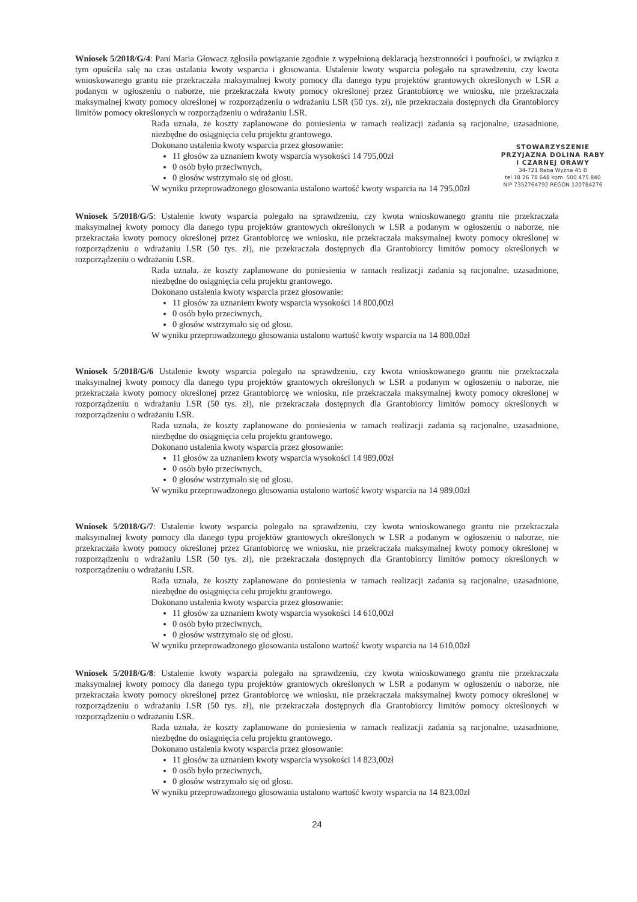Wniosek 5/2018/G/4: Pani Maria Głowacz zgłosiła powiązanie zgodnie z wypełnioną deklaracją bezstronności i poufności, w związku z tym opuściła salę na czas ustalania kwoty wsparcia i głosowania. Ustalenie kwoty wsparcia polegało na sprawdzeniu, czy kwota wnioskowanego grantu nie przekraczała maksymalnej kwoty pomocy dla danego typu projektów grantowych określonych w LSR a podanym w ogłoszeniu o naborze, nie przekraczała kwoty pomocy określonej przez Grantobiorcę we wniosku, nie przekraczała maksymalnej kwoty pomocy określonej w rozporządzeniu o wdrażaniu LSR (50 tys. zł), nie przekraczała dostępnych dla Grantobiorcy limitów pomocy określonych w rozporządzeniu o wdrażaniu LSR.
Rada uznała, że koszty zaplanowane do poniesienia w ramach realizacji zadania są racjonalne, uzasadnione, niezbędne do osiągnięcia celu projektu grantowego.
STOWARZYSZENIE
PRZYJAZNA DOLINA RABY
I CZARNEJ ORAWY
34-721 Raba Wyżna 45 B
tel.18 26 78 648 kom. 500 475 840
NIP 7352764792 REGON 120784276
Dokonano ustalenia kwoty wsparcia przez głosowanie:
11 głosów za uznaniem kwoty wsparcia wysokości 14 795,00zł
0 osób było przeciwnych,
0 głosów wstrzymało się od głosu.
W wyniku przeprowadzonego głosowania ustalono wartość kwoty wsparcia na 14 795,00zł
Wniosek 5/2018/G/5: Ustalenie kwoty wsparcia polegało na sprawdzeniu, czy kwota wnioskowanego grantu nie przekraczała maksymalnej kwoty pomocy dla danego typu projektów grantowych określonych w LSR a podanym w ogłoszeniu o naborze, nie przekraczała kwoty pomocy określonej przez Grantobiorcę we wniosku, nie przekraczała maksymalnej kwoty pomocy określonej w rozporządzeniu o wdrażaniu LSR (50 tys. zł), nie przekraczała dostępnych dla Grantobiorcy limitów pomocy określonych w rozporządzeniu o wdrażaniu LSR.
Rada uznała, że koszty zaplanowane do poniesienia w ramach realizacji zadania są racjonalne, uzasadnione, niezbędne do osiągnięcia celu projektu grantowego.
Dokonano ustalenia kwoty wsparcia przez głosowanie:
11 głosów za uznaniem kwoty wsparcia wysokości 14 800,00zł
0 osób było przeciwnych,
0 głosów wstrzymało się od głosu.
W wyniku przeprowadzonego głosowania ustalono wartość kwoty wsparcia na 14 800,00zł
Wniosek 5/2018/G/6 Ustalenie kwoty wsparcia polegało na sprawdzeniu, czy kwota wnioskowanego grantu nie przekraczała maksymalnej kwoty pomocy dla danego typu projektów grantowych określonych w LSR a podanym w ogłoszeniu o naborze, nie przekraczała kwoty pomocy określonej przez Grantobiorcę we wniosku, nie przekraczała maksymalnej kwoty pomocy określonej w rozporządzeniu o wdrażaniu LSR (50 tys. zł), nie przekraczała dostępnych dla Grantobiorcy limitów pomocy określonych w rozporządzeniu o wdrażaniu LSR.
Rada uznała, że koszty zaplanowane do poniesienia w ramach realizacji zadania są racjonalne, uzasadnione, niezbędne do osiągnięcia celu projektu grantowego.
Dokonano ustalenia kwoty wsparcia przez głosowanie:
11 głosów za uznaniem kwoty wsparcia wysokości 14 989,00zł
0 osób było przeciwnych,
0 głosów wstrzymało się od głosu.
W wyniku przeprowadzonego głosowania ustalono wartość kwoty wsparcia na 14 989,00zł
Wniosek 5/2018/G/7: Ustalenie kwoty wsparcia polegało na sprawdzeniu, czy kwota wnioskowanego grantu nie przekraczała maksymalnej kwoty pomocy dla danego typu projektów grantowych określonych w LSR a podanym w ogłoszeniu o naborze, nie przekraczała kwoty pomocy określonej przez Grantobiorcę we wniosku, nie przekraczała maksymalnej kwoty pomocy określonej w rozporządzeniu o wdrażaniu LSR (50 tys. zł), nie przekraczała dostępnych dla Grantobiorcy limitów pomocy określonych w rozporządzeniu o wdrażaniu LSR.
Rada uznała, że koszty zaplanowane do poniesienia w ramach realizacji zadania są racjonalne, uzasadnione, niezbędne do osiągnięcia celu projektu grantowego.
Dokonano ustalenia kwoty wsparcia przez głosowanie:
11 głosów za uznaniem kwoty wsparcia wysokości 14 610,00zł
0 osób było przeciwnych,
0 głosów wstrzymało się od głosu.
W wyniku przeprowadzonego głosowania ustalono wartość kwoty wsparcia na 14 610,00zł
Wniosek 5/2018/G/8: Ustalenie kwoty wsparcia polegało na sprawdzeniu, czy kwota wnioskowanego grantu nie przekraczała maksymalnej kwoty pomocy dla danego typu projektów grantowych określonych w LSR a podanym w ogłoszeniu o naborze, nie przekraczała kwoty pomocy określonej przez Grantobiorcę we wniosku, nie przekraczała maksymalnej kwoty pomocy określonej w rozporządzeniu o wdrażaniu LSR (50 tys. zł), nie przekraczała dostępnych dla Grantobiorcy limitów pomocy określonych w rozporządzeniu o wdrażaniu LSR.
Rada uznała, że koszty zaplanowane do poniesienia w ramach realizacji zadania są racjonalne, uzasadnione, niezbędne do osiągnięcia celu projektu grantowego.
Dokonano ustalenia kwoty wsparcia przez głosowanie:
11 głosów za uznaniem kwoty wsparcia wysokości 14 823,00zł
0 osób było przeciwnych,
0 głosów wstrzymało się od głosu.
W wyniku przeprowadzonego głosowania ustalono wartość kwoty wsparcia na 14 823,00zł
24